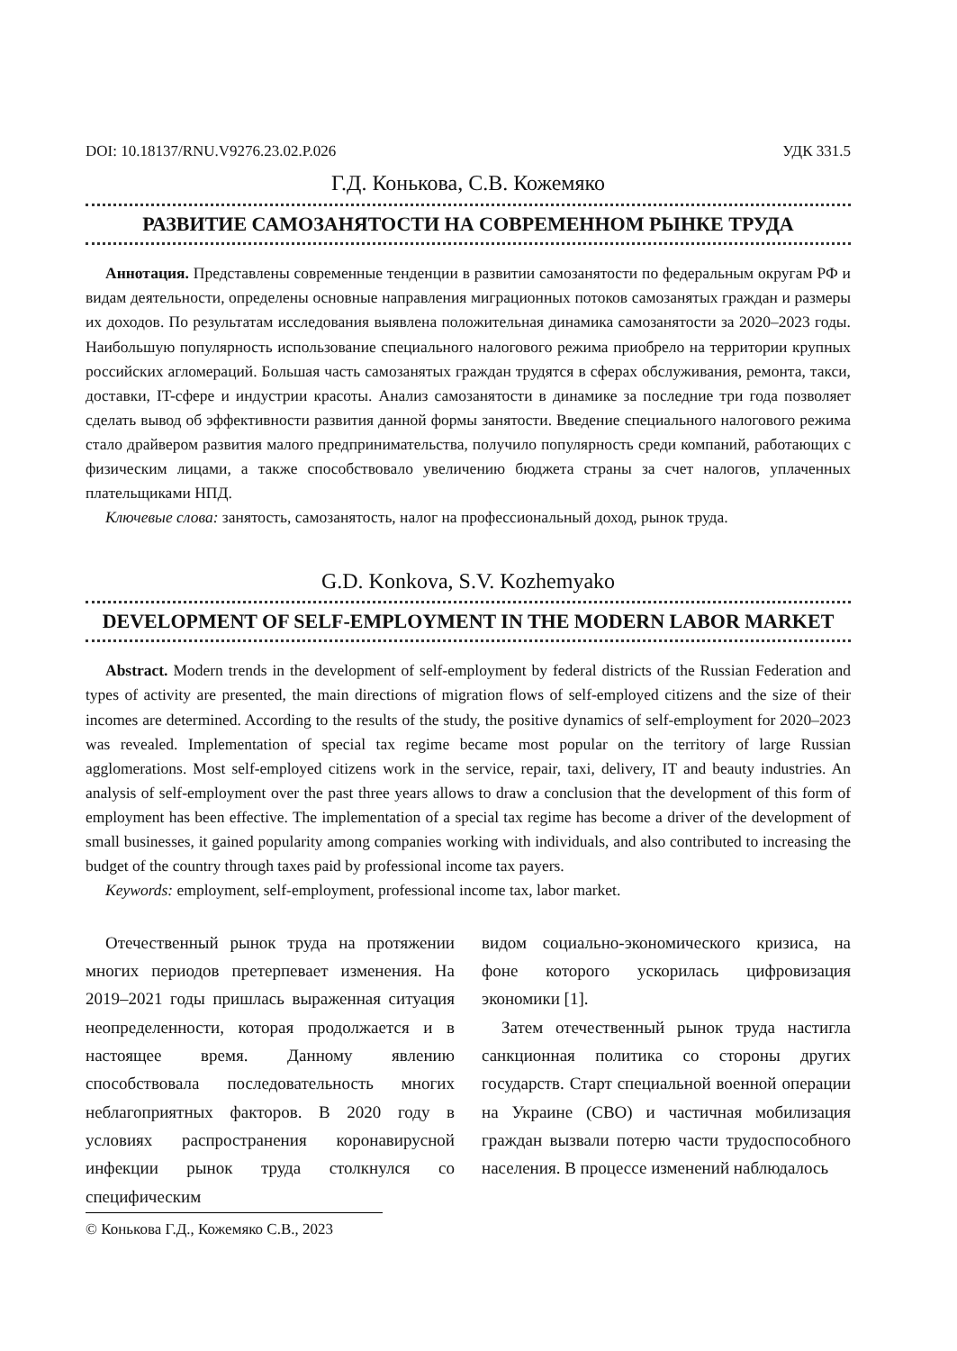DOI: 10.18137/RNU.V9276.23.02.P.026 УДК 331.5
Г.Д. Конькова, С.В. Кожемяко
РАЗВИТИЕ САМОЗАНЯТОСТИ НА СОВРЕМЕННОМ РЫНКЕ ТРУДА
Аннотация. Представлены современные тенденции в развитии самозанятости по федеральным округам РФ и видам деятельности, определены основные направления миграционных потоков самозанятых граждан и размеры их доходов. По результатам исследования выявлена положительная динамика самозанятости за 2020–2023 годы. Наибольшую популярность использование специального налогового режима приобрело на территории крупных российских агломераций. Большая часть самозанятых граждан трудятся в сферах обслуживания, ремонта, такси, доставки, IT-сфере и индустрии красоты. Анализ самозанятости в динамике за последние три года позволяет сделать вывод об эффективности развития данной формы занятости. Введение специального налогового режима стало драйвером развития малого предпринимательства, получило популярность среди компаний, работающих с физическим лицами, а также способствовало увеличению бюджета страны за счет налогов, уплаченных плательщиками НПД.
Ключевые слова: занятость, самозанятость, налог на профессиональный доход, рынок труда.
G.D. Konkova, S.V. Kozhemyako
DEVELOPMENT OF SELF-EMPLOYMENT IN THE MODERN LABOR MARKET
Abstract. Modern trends in the development of self-employment by federal districts of the Russian Federation and types of activity are presented, the main directions of migration flows of self-employed citizens and the size of their incomes are determined. According to the results of the study, the positive dynamics of self-employment for 2020–2023 was revealed. Implementation of special tax regime became most popular on the territory of large Russian agglomerations. Most self-employed citizens work in the service, repair, taxi, delivery, IT and beauty industries. An analysis of self-employment over the past three years allows to draw a conclusion that the development of this form of employment has been effective. The implementation of a special tax regime has become a driver of the development of small businesses, it gained popularity among companies working with individuals, and also contributed to increasing the budget of the country through taxes paid by professional income tax payers.
Keywords: employment, self-employment, professional income tax, labor market.
Отечественный рынок труда на протяжении многих периодов претерпевает изменения. На 2019–2021 годы пришлась выраженная ситуация неопределенности, которая продолжается и в настоящее время. Данному явлению способствовала последовательность многих неблагоприятных факторов. В 2020 году в условиях распространения коронавирусной инфекции рынок труда столкнулся со специфическим
© Конькова Г.Д., Кожемяко С.В., 2023
видом социально-экономического кризиса, на фоне которого ускорилась цифровизация экономики [1].
Затем отечественный рынок труда настигла санкционная политика со стороны других государств. Старт специальной военной операции на Украине (СВО) и частичная мобилизация граждан вызвали потерю части трудоспособного населения. В процессе изменений наблюдалось